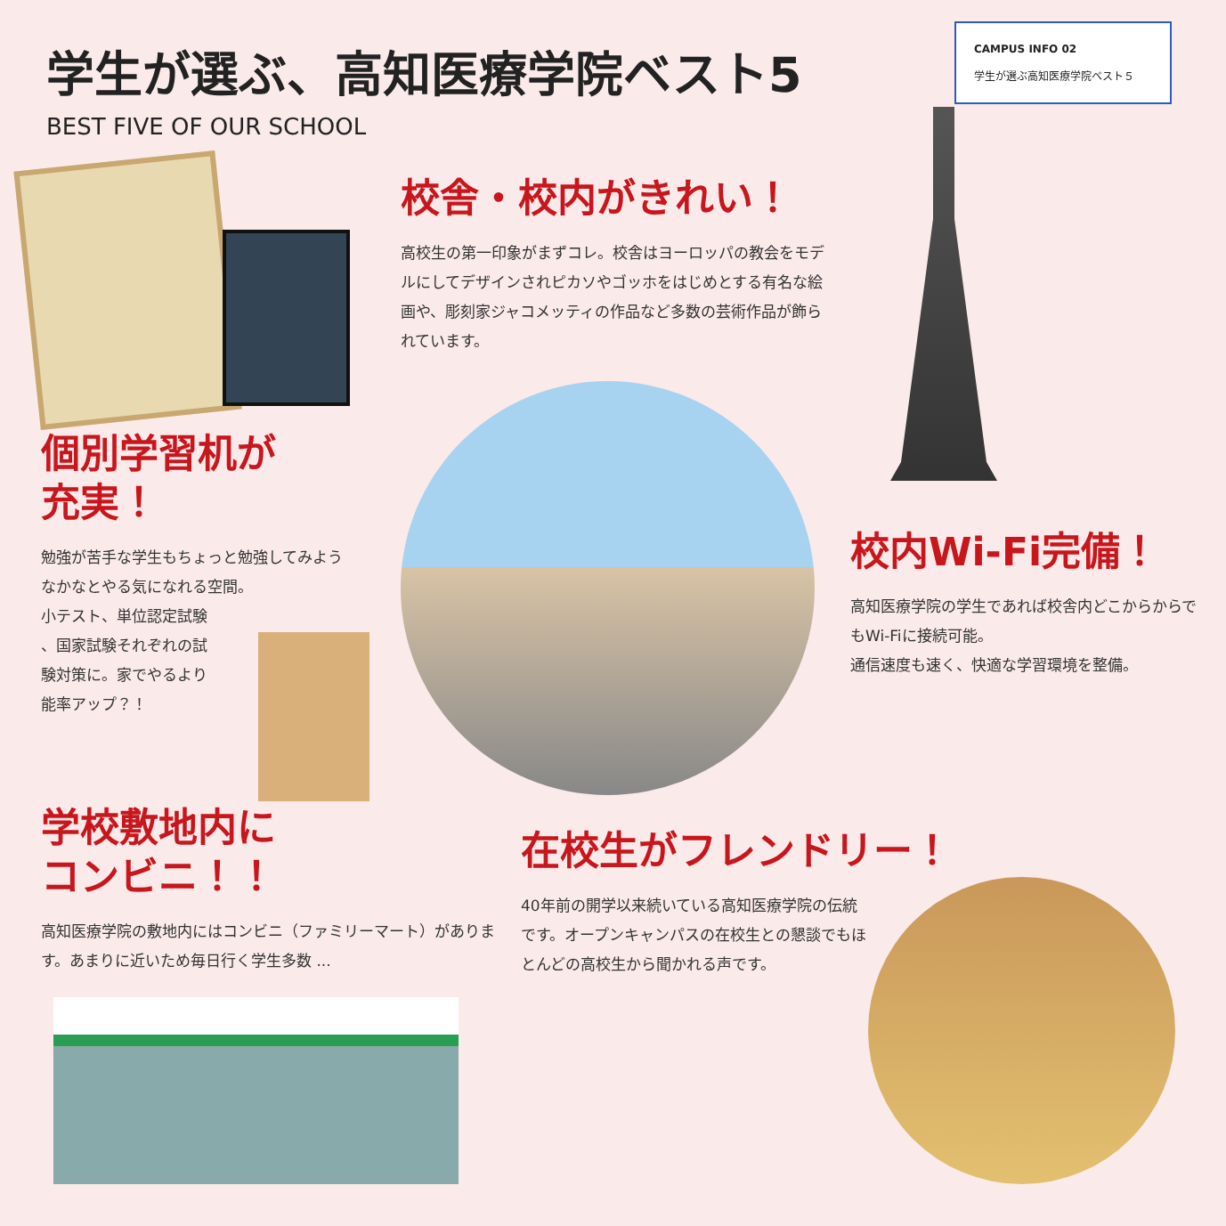学生が選ぶ、高知医療学院ベスト5
BEST FIVE OF OUR SCHOOL
CAMPUS INFO 02
学生が選ぶ高知医療学院ベスト５
校舎・校内がきれい！
高校生の第一印象がまずコレ。校舎はヨーロッパの教会をモデルにしてデザインされピカソやゴッホをはじめとする有名な絵画や、彫刻家ジャコメッティの作品など多数の芸術作品が飾られています。
個別学習机が
充実！
勉強が苦手な学生もちょっと勉強してみようなかなとやる気になれる空間。
小テスト、単位認定試験
、国家試験それぞれの試
験対策に。家でやるより
能率アップ？！
校内Wi-Fi完備！
高知医療学院の学生であれば校舎内どこからからでもWi-Fiに接続可能。
通信速度も速く、快適な学習環境を整備。
学校敷地内に
コンビニ！！
高知医療学院の敷地内にはコンビニ（ファミリーマート）があります。あまりに近いため毎日行く学生多数 ...
在校生がフレンドリー！
40年前の開学以来続いている高知医療学院の伝統です。オープンキャンパスの在校生との懇談でもほとんどの高校生から聞かれる声です。